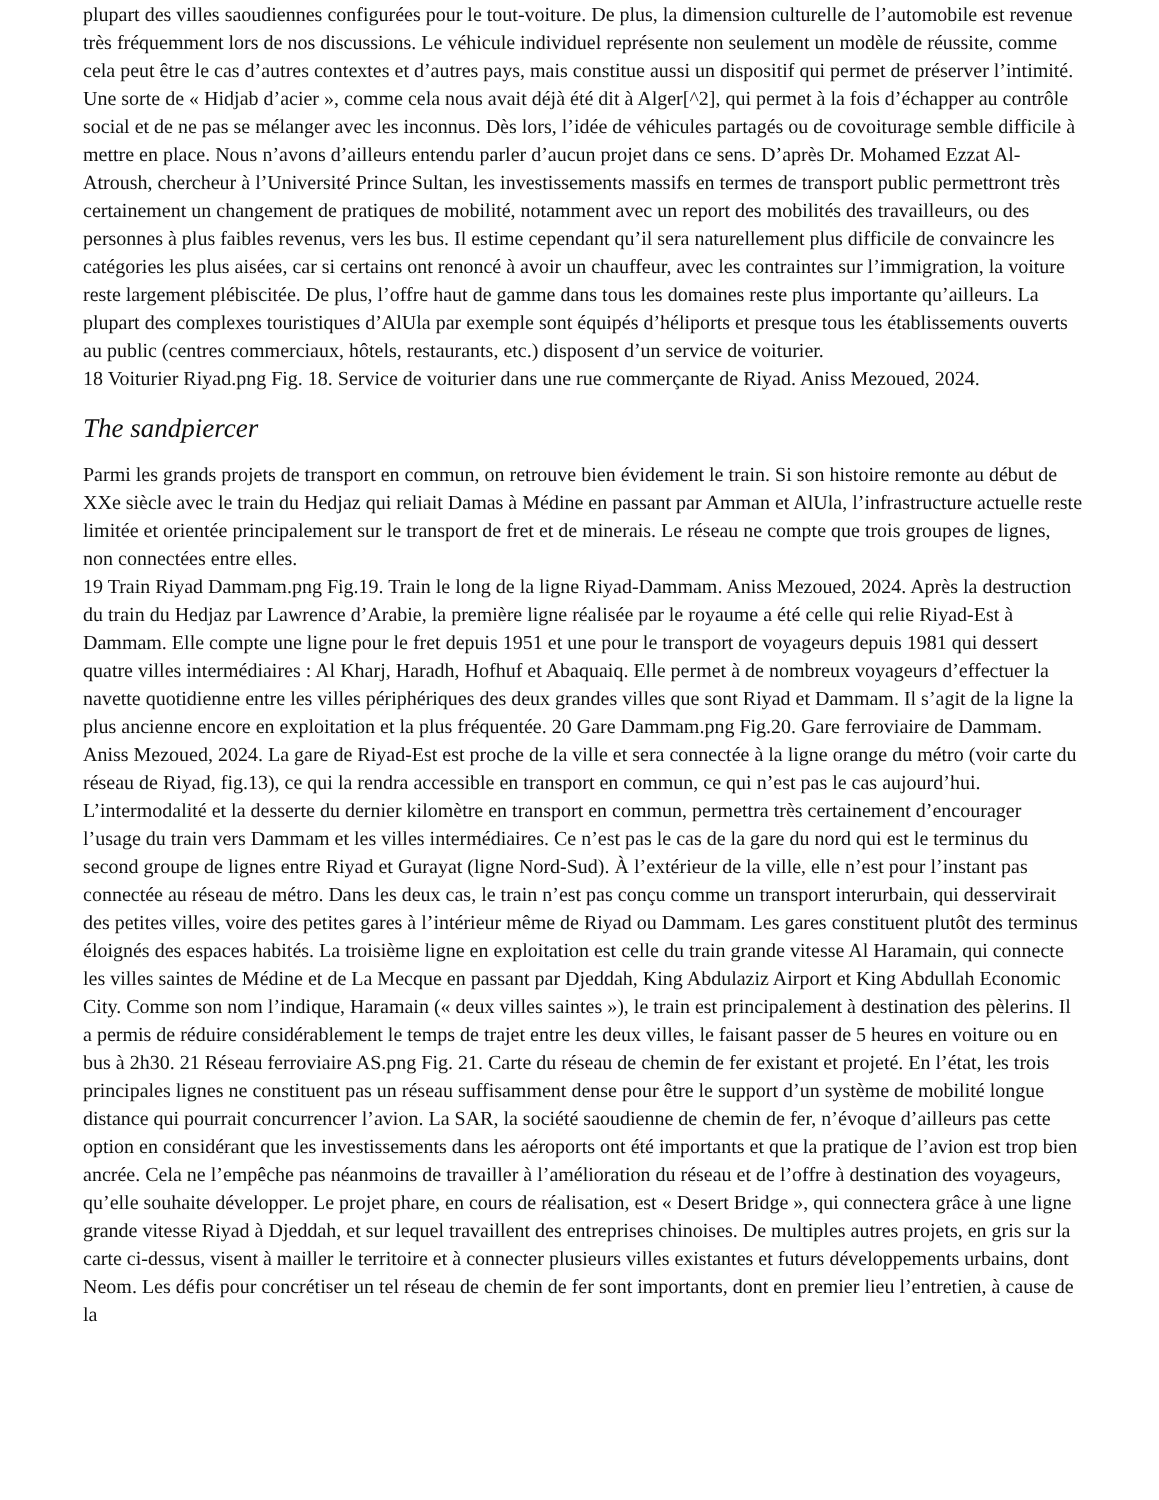plupart des villes saoudiennes configurées pour le tout-voiture. De plus, la dimension culturelle de l’automobile est revenue très fréquemment lors de nos discussions. Le véhicule individuel représente non seulement un modèle de réussite, comme cela peut être le cas d’autres contextes et d’autres pays, mais constitue aussi un dispositif qui permet de préserver l’intimité. Une sorte de « Hidjab d’acier », comme cela nous avait déjà été dit à Alger[^2], qui permet à la fois d’échapper au contrôle social et de ne pas se mélanger avec les inconnus. Dès lors, l’idée de véhicules partagés ou de covoiturage semble difficile à mettre en place. Nous n’avons d’ailleurs entendu parler d’aucun projet dans ce sens. D’après Dr. Mohamed Ezzat Al-Atroush, chercheur à l’Université Prince Sultan, les investissements massifs en termes de transport public permettront très certainement un changement de pratiques de mobilité, notamment avec un report des mobilités des travailleurs, ou des personnes à plus faibles revenus, vers les bus. Il estime cependant qu’il sera naturellement plus difficile de convaincre les catégories les plus aisées, car si certains ont renoncé à avoir un chauffeur, avec les contraintes sur l’immigration, la voiture reste largement plébiscitée. De plus, l’offre haut de gamme dans tous les domaines reste plus importante qu’ailleurs. La plupart des complexes touristiques d’AlUla par exemple sont équipés d’héliports et presque tous les établissements ouverts au public (centres commerciaux, hôtels, restaurants, etc.) disposent d’un service de voiturier.
18 Voiturier Riyad.png Fig. 18. Service de voiturier dans une rue commerçante de Riyad. Aniss Mezoued, 2024.
The sandpiercer
Parmi les grands projets de transport en commun, on retrouve bien évidement le train. Si son histoire remonte au début de XXe siècle avec le train du Hedjaz qui reliait Damas à Médine en passant par Amman et AlUla, l’infrastructure actuelle reste limitée et orientée principalement sur le transport de fret et de minerais. Le réseau ne compte que trois groupes de lignes, non connectées entre elles.
19 Train Riyad Dammam.png Fig.19. Train le long de la ligne Riyad-Dammam. Aniss Mezoued, 2024. Après la destruction du train du Hedjaz par Lawrence d’Arabie, la première ligne réalisée par le royaume a été celle qui relie Riyad-Est à Dammam. Elle compte une ligne pour le fret depuis 1951 et une pour le transport de voyageurs depuis 1981 qui dessert quatre villes intermédiaires : Al Kharj, Haradh, Hofhuf et Abaquaiq. Elle permet à de nombreux voyageurs d’effectuer la navette quotidienne entre les villes périphériques des deux grandes villes que sont Riyad et Dammam. Il s’agit de la ligne la plus ancienne encore en exploitation et la plus fréquentée. 20 Gare Dammam.png Fig.20. Gare ferroviaire de Dammam. Aniss Mezoued, 2024. La gare de Riyad-Est est proche de la ville et sera connectée à la ligne orange du métro (voir carte du réseau de Riyad, fig.13), ce qui la rendra accessible en transport en commun, ce qui n’est pas le cas aujourd’hui. L’intermodalité et la desserte du dernier kilomètre en transport en commun, permettra très certainement d’encourager l’usage du train vers Dammam et les villes intermédiaires. Ce n’est pas le cas de la gare du nord qui est le terminus du second groupe de lignes entre Riyad et Gurayat (ligne Nord-Sud). À l’extérieur de la ville, elle n’est pour l’instant pas connectée au réseau de métro. Dans les deux cas, le train n’est pas conçu comme un transport interurbain, qui desservirait des petites villes, voire des petites gares à l’intérieur même de Riyad ou Dammam. Les gares constituent plutôt des terminus éloignés des espaces habités. La troisième ligne en exploitation est celle du train grande vitesse Al Haramain, qui connecte les villes saintes de Médine et de La Mecque en passant par Djeddah, King Abdulaziz Airport et King Abdullah Economic City. Comme son nom l’indique, Haramain (« deux villes saintes »), le train est principalement à destination des pèlerins. Il a permis de réduire considérablement le temps de trajet entre les deux villes, le faisant passer de 5 heures en voiture ou en bus à 2h30. 21 Réseau ferroviaire AS.png Fig. 21. Carte du réseau de chemin de fer existant et projeté. En l’état, les trois principales lignes ne constituent pas un réseau suffisamment dense pour être le support d’un système de mobilité longue distance qui pourrait concurrencer l’avion. La SAR, la société saoudienne de chemin de fer, n’évoque d’ailleurs pas cette option en considérant que les investissements dans les aéroports ont été importants et que la pratique de l’avion est trop bien ancrée. Cela ne l’empêche pas néanmoins de travailler à l’amélioration du réseau et de l’offre à destination des voyageurs, qu’elle souhaite développer. Le projet phare, en cours de réalisation, est « Desert Bridge », qui connectera grâce à une ligne grande vitesse Riyad à Djeddah, et sur lequel travaillent des entreprises chinoises. De multiples autres projets, en gris sur la carte ci-dessus, visent à mailler le territoire et à connecter plusieurs villes existantes et futurs développements urbains, dont Neom. Les défis pour concrétiser un tel réseau de chemin de fer sont importants, dont en premier lieu l’entretien, à cause de la